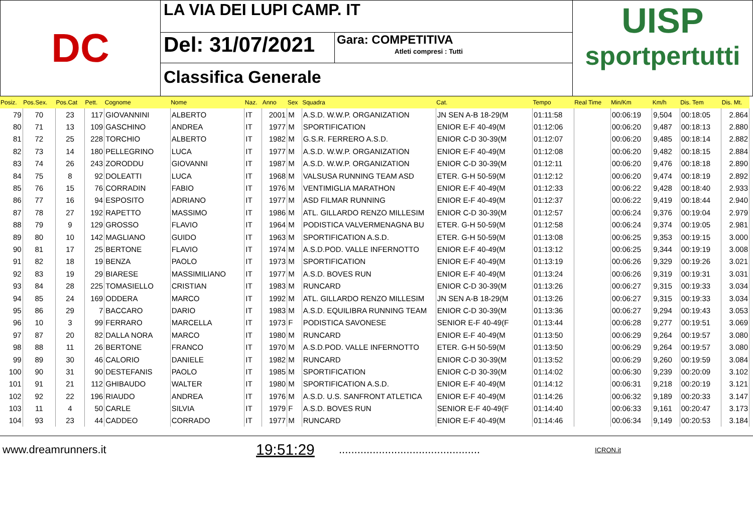DC
LA VIA DEI LUPI CAMP. IT
Del: 31/07/2021 Gara: COMPETITIVA
Atleti compresi : Tutti
Classifica Generale
UISP
sportpertutti
| Posiz. | Pos.Sex. | Pos.Cat | Pett. | Cognome | Nome | Naz. | Anno | Sex | Squadra | Cat. | Tempo | Real Time | Min/Km | Km/h | Dis. Tem | Dis. Mt. |
| --- | --- | --- | --- | --- | --- | --- | --- | --- | --- | --- | --- | --- | --- | --- | --- | --- |
| 79 | 70 | 23 | 117 | GIOVANNINI | ALBERTO | IT | 2001 | M | A.S.D. W.W.P. ORGANIZATION | JN SEN A-B 18-29(M | 01:11:58 | | 00:06:19 | 9,504 | 00:18:05 | 2.864 |
| 80 | 71 | 13 | 109 | GASCHINO | ANDREA | IT | 1977 | M | SPORTIFICATION | ENIOR E-F 40-49(M | 01:12:06 | | 00:06:20 | 9,487 | 00:18:13 | 2.880 |
| 81 | 72 | 25 | 228 | TORCHIO | ALBERTO | IT | 1982 | M | G.S.R. FERRERO A.S.D. | ENIOR C-D 30-39(M | 01:12:07 | | 00:06:20 | 9,485 | 00:18:14 | 2.882 |
| 82 | 73 | 14 | 180 | PELLEGRINO | LUCA | IT | 1977 | M | A.S.D. W.W.P. ORGANIZATION | ENIOR E-F 40-49(M | 01:12:08 | | 00:06:20 | 9,482 | 00:18:15 | 2.884 |
| 83 | 74 | 26 | 243 | ZORODDU | GIOVANNI | IT | 1987 | M | A.S.D. W.W.P. ORGANIZATION | ENIOR C-D 30-39(M | 01:12:11 | | 00:06:20 | 9,476 | 00:18:18 | 2.890 |
| 84 | 75 | 8 | 92 | DOLEATTI | LUCA | IT | 1968 | M | VALSUSA RUNNING TEAM ASD | ETER. G-H 50-59(M | 01:12:12 | | 00:06:20 | 9,474 | 00:18:19 | 2.892 |
| 85 | 76 | 15 | 76 | CORRADIN | FABIO | IT | 1976 | M | VENTIMIGLIA MARATHON | ENIOR E-F 40-49(M | 01:12:33 | | 00:06:22 | 9,428 | 00:18:40 | 2.933 |
| 86 | 77 | 16 | 94 | ESPOSITO | ADRIANO | IT | 1977 | M | ASD FILMAR RUNNING | ENIOR E-F 40-49(M | 01:12:37 | | 00:06:22 | 9,419 | 00:18:44 | 2.940 |
| 87 | 78 | 27 | 192 | RAPETTO | MASSIMO | IT | 1986 | M | ATL. GILLARDO RENZO MILLESIM | ENIOR C-D 30-39(M | 01:12:57 | | 00:06:24 | 9,376 | 00:19:04 | 2.979 |
| 88 | 79 | 9 | 129 | GROSSO | FLAVIO | IT | 1964 | M | PODISTICA VALVERMENAGNA BU | ETER. G-H 50-59(M | 01:12:58 | | 00:06:24 | 9,374 | 00:19:05 | 2.981 |
| 89 | 80 | 10 | 142 | MAGLIANO | GUIDO | IT | 1963 | M | SPORTIFICATION A.S.D. | ETER. G-H 50-59(M | 01:13:08 | | 00:06:25 | 9,353 | 00:19:15 | 3.000 |
| 90 | 81 | 17 | 25 | BERTONE | FLAVIO | IT | 1974 | M | A.S.D.POD. VALLE INFERNOTTO | ENIOR E-F 40-49(M | 01:13:12 | | 00:06:25 | 9,344 | 00:19:19 | 3.008 |
| 91 | 82 | 18 | 19 | BENZA | PAOLO | IT | 1973 | M | SPORTIFICATION | ENIOR E-F 40-49(M | 01:13:19 | | 00:06:26 | 9,329 | 00:19:26 | 3.021 |
| 92 | 83 | 19 | 29 | BIARESE | MASSIMILIANO | IT | 1977 | M | A.S.D. BOVES RUN | ENIOR E-F 40-49(M | 01:13:24 | | 00:06:26 | 9,319 | 00:19:31 | 3.031 |
| 93 | 84 | 28 | 225 | TOMASIELLO | CRISTIAN | IT | 1983 | M | RUNCARD | ENIOR C-D 30-39(M | 01:13:26 | | 00:06:27 | 9,315 | 00:19:33 | 3.034 |
| 94 | 85 | 24 | 169 | ODDERA | MARCO | IT | 1992 | M | ATL. GILLARDO RENZO MILLESIM | JN SEN A-B 18-29(M | 01:13:26 | | 00:06:27 | 9,315 | 00:19:33 | 3.034 |
| 95 | 86 | 29 | 7 | BACCARO | DARIO | IT | 1983 | M | A.S.D. EQUILIBRA RUNNING TEAM | ENIOR C-D 30-39(M | 01:13:36 | | 00:06:27 | 9,294 | 00:19:43 | 3.053 |
| 96 | 10 | 3 | 99 | FERRARO | MARCELLA | IT | 1973 | F | PODISTICA SAVONESE | SENIOR E-F 40-49(F | 01:13:44 | | 00:06:28 | 9,277 | 00:19:51 | 3.069 |
| 97 | 87 | 20 | 82 | DALLA NORA | MARCO | IT | 1980 | M | RUNCARD | ENIOR E-F 40-49(M | 01:13:50 | | 00:06:29 | 9,264 | 00:19:57 | 3.080 |
| 98 | 88 | 11 | 26 | BERTONE | FRANCO | IT | 1970 | M | A.S.D.POD. VALLE INFERNOTTO | ETER. G-H 50-59(M | 01:13:50 | | 00:06:29 | 9,264 | 00:19:57 | 3.080 |
| 99 | 89 | 30 | 46 | CALORIO | DANIELE | IT | 1982 | M | RUNCARD | ENIOR C-D 30-39(M | 01:13:52 | | 00:06:29 | 9,260 | 00:19:59 | 3.084 |
| 100 | 90 | 31 | 90 | DESTEFANIS | PAOLO | IT | 1985 | M | SPORTIFICATION | ENIOR C-D 30-39(M | 01:14:02 | | 00:06:30 | 9,239 | 00:20:09 | 3.102 |
| 101 | 91 | 21 | 112 | GHIBAUDO | WALTER | IT | 1980 | M | SPORTIFICATION A.S.D. | ENIOR E-F 40-49(M | 01:14:12 | | 00:06:31 | 9,218 | 00:20:19 | 3.121 |
| 102 | 92 | 22 | 196 | RIAUDO | ANDREA | IT | 1976 | M | A.S.D. U.S. SANFRONT ATLETICA | ENIOR E-F 40-49(M | 01:14:26 | | 00:06:32 | 9,189 | 00:20:33 | 3.147 |
| 103 | 11 | 4 | 50 | CARLE | SILVIA | IT | 1979 | F | A.S.D. BOVES RUN | SENIOR E-F 40-49(F | 01:14:40 | | 00:06:33 | 9,161 | 00:20:47 | 3.173 |
| 104 | 93 | 23 | 44 | CADDEO | CORRADO | IT | 1977 | M | RUNCARD | ENIOR E-F 40-49(M | 01:14:46 | | 00:06:34 | 9,149 | 00:20:53 | 3.184 |
www.dreamrunners.it 19:51:29.............................................. ICRON.it